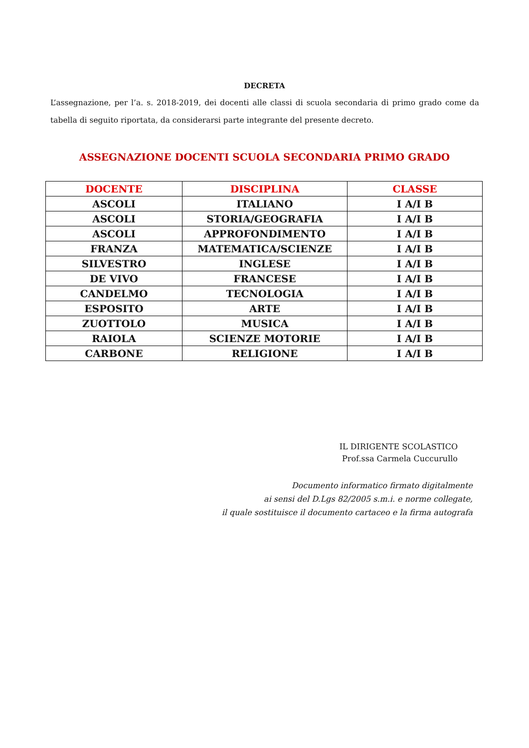DECRETA
L’assegnazione, per l’a. s. 2018-2019, dei docenti alle classi di scuola secondaria di primo grado come da tabella di seguito riportata, da considerarsi parte integrante del presente decreto.
ASSEGNAZIONE DOCENTI SCUOLA SECONDARIA PRIMO GRADO
| DOCENTE | DISCIPLINA | CLASSE |
| --- | --- | --- |
| ASCOLI | ITALIANO | I A/I B |
| ASCOLI | STORIA/GEOGRAFIA | I A/I B |
| ASCOLI | APPROFONDIMENTO | I A/I B |
| FRANZA | MATEMATICA/SCIENZE | I A/I B |
| SILVESTRO | INGLESE | I A/I B |
| DE VIVO | FRANCESE | I A/I B |
| CANDELMO | TECNOLOGIA | I A/I B |
| ESPOSITO | ARTE | I A/I B |
| ZUOTTOLO | MUSICA | I A/I B |
| RAIOLA | SCIENZE MOTORIE | I A/I B |
| CARBONE | RELIGIONE | I A/I B |
IL DIRIGENTE SCOLASTICO
Prof.ssa Carmela Cuccurullo
Documento informatico firmato digitalmente
ai sensi del D.Lgs 82/2005 s.m.i. e norme collegate,
il quale sostituisce il documento cartaceo e la firma autografa